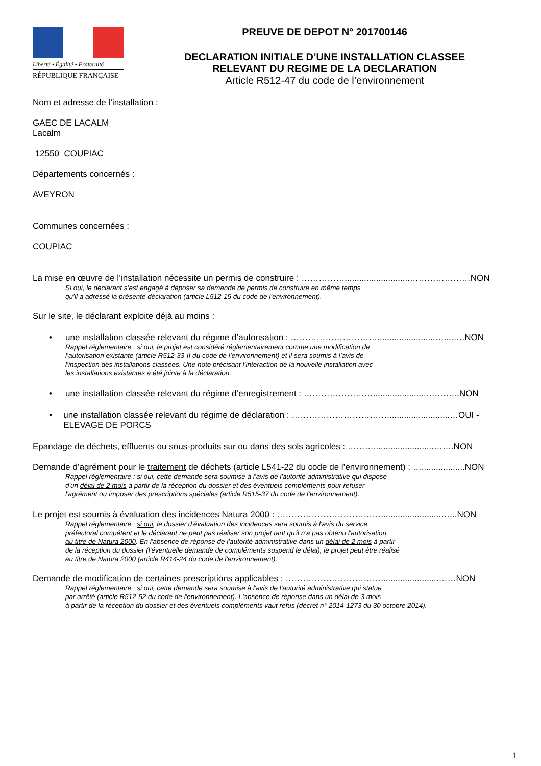Liberté • Égalité • Fraternité
RÉPUBLIQUE FRANÇAISE
PREUVE DE DEPOT N° 201700146
DECLARATION INITIALE D’UNE INSTALLATION CLASSEE
RELEVANT DU REGIME DE LA DECLARATION
Article R512-47 du code de l’environnement
Nom et adresse de l’installation :
GAEC DE LACALM
Lacalm
12550 COUPIAC
Départements concernés :
AVEYRON
Communes concernées :
COUPIAC
La mise en œuvre de l’installation nécessite un permis de construire : ……………...........................…………………NON
Si oui, le déclarant s’est engagé à déposer sa demande de permis de construire en même temps
qu’il a adressé la présente déclaration (article L512-15 du code de l’environnement).
Sur le site, le déclarant exploite déjà au moins :
• une installation classée relevant du régime d’autorisation : …………………………........................…....….NON
Rappel réglementaire : si oui, le projet est considéré réglementairement comme une modification de
l’autorisation existante (article R512-33-II du code de l’environnement) et il sera soumis à l’avis de
l’inspection des installations classées. Une note précisant l’interaction de la nouvelle installation avec
les installations existantes a été jointe à la déclaration.
• une installation classée relevant du régime d’enregistrement : ……………………......................….……..NON
• une installation classée relevant du régime de déclaration : ……………………………..........................…OUI - ELEVAGE DE PORCS
Epandage de déchets, effluents ou sous-produits sur ou dans des sols agricoles : ……….........................…….NON
Demande d’agrément pour le traitement de déchets (article L541-22 du code de l’environnement) : …..................NON
Rappel réglementaire : si oui, cette demande sera soumise à l’avis de l'autorité administrative qui dispose
d'un délai de 2 mois à partir de la réception du dossier et des éventuels compléments pour refuser
l'agrément ou imposer des prescriptions spéciales (article R515-37 du code de l'environnement).
Le projet est soumis à évaluation des incidences Natura 2000 : ……………………………….........................…...NON
Rappel réglementaire : si oui, le dossier d'évaluation des incidences sera soumis à l'avis du service
préfectoral compétent et le déclarant ne peut pas réaliser son projet tant qu'il n'a pas obtenu l'autorisation
au titre de Natura 2000. En l'absence de réponse de l'autorité administrative dans un délai de 2 mois à partir
de la réception du dossier (l'éventuelle demande de compléments suspend le délai), le projet peut être réalisé
au titre de Natura 2000 (article R414-24 du code de l'environnement).
Demande de modification de certaines prescriptions applicables : ……………………………........................……NON
Rappel réglementaire : si oui, cette demande sera soumise à l'avis de l'autorité administrative qui statue
par arrêté (article R512-52 du code de l'environnement). L'absence de réponse dans un délai de 3 mois
à partir de la réception du dossier et des éventuels compléments vaut refus (décret n° 2014-1273 du 30 octobre 2014).
1